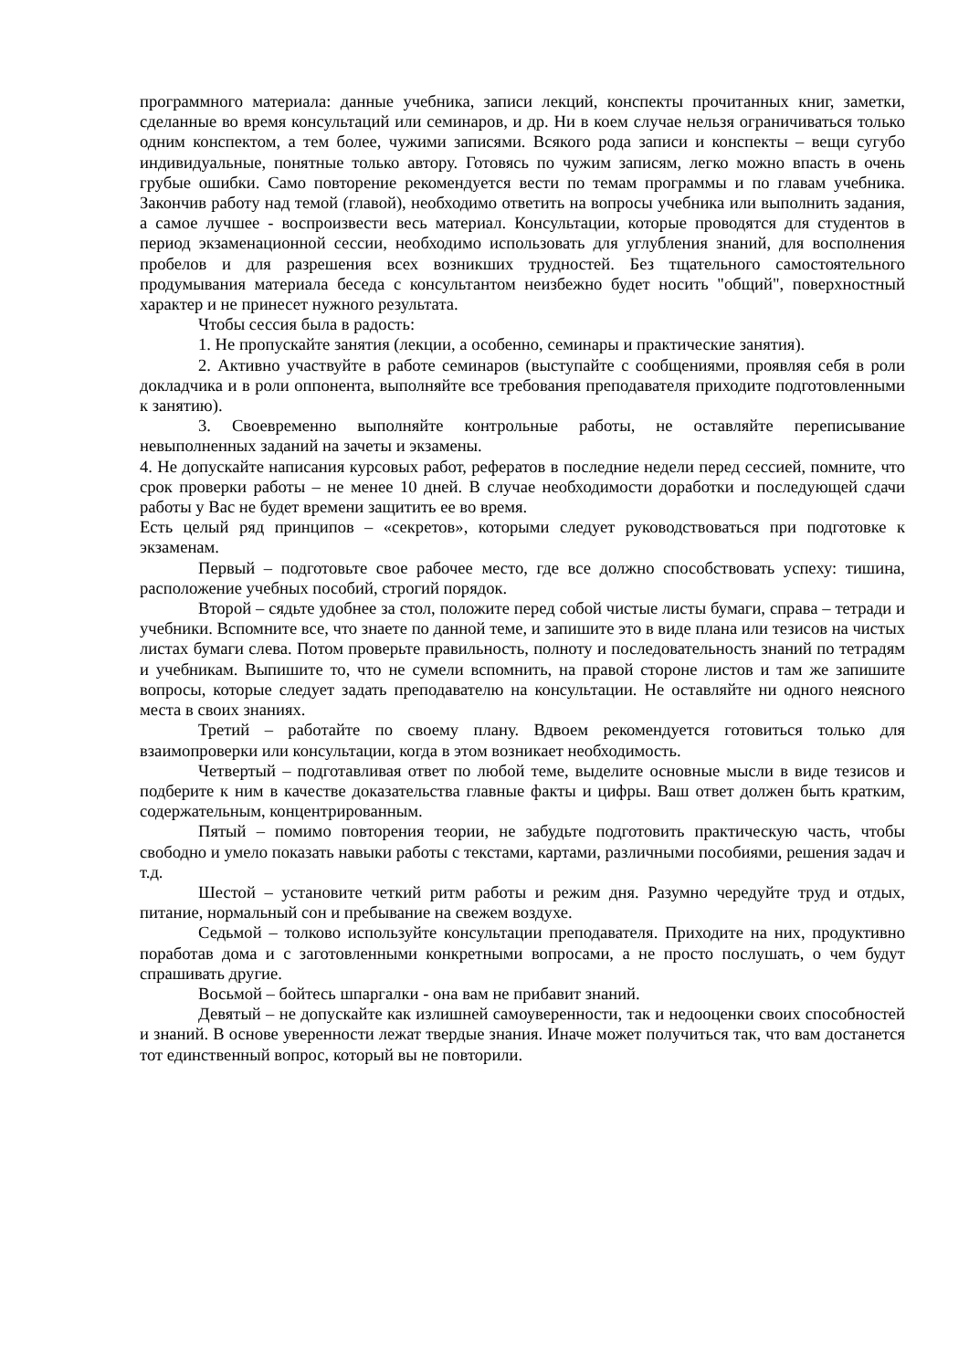программного материала: данные учебника, записи лекций, конспекты прочитанных книг, заметки, сделанные во время консультаций или семинаров, и др. Ни в коем случае нельзя ограничиваться только одним конспектом, а тем более, чужими записями. Всякого рода записи и конспекты – вещи сугубо индивидуальные, понятные только автору. Готовясь по чужим записям, легко можно впасть в очень грубые ошибки. Само повторение рекомендуется вести по темам программы и по главам учебника. Закончив работу над темой (главой), необходимо ответить на вопросы учебника или выполнить задания, а самое лучшее - воспроизвести весь материал. Консультации, которые проводятся для студентов в период экзаменационной сессии, необходимо использовать для углубления знаний, для восполнения пробелов и для разрешения всех возникших трудностей. Без тщательного самостоятельного продумывания материала беседа с консультантом неизбежно будет носить "общий", поверхностный характер и не принесет нужного результата.
Чтобы сессия была в радость:
1. Не пропускайте занятия (лекции, а особенно, семинары и практические занятия).
2. Активно участвуйте в работе семинаров (выступайте с сообщениями, проявляя себя в роли докладчика и в роли оппонента, выполняйте все требования преподавателя приходите подготовленными к занятию).
3. Своевременно выполняйте контрольные работы, не оставляйте переписывание невыполненных заданий на зачеты и экзамены.
4. Не допускайте написания курсовых работ, рефератов в последние недели перед сессией, помните, что срок проверки работы – не менее 10 дней. В случае необходимости доработки и последующей сдачи работы у Вас не будет времени защитить ее во время.
Есть целый ряд принципов – «секретов», которыми следует руководствоваться при подготовке к экзаменам.
Первый – подготовьте свое рабочее место, где все должно способствовать успеху: тишина, расположение учебных пособий, строгий порядок.
Второй – сядьте удобнее за стол, положите перед собой чистые листы бумаги, справа – тетради и учебники. Вспомните все, что знаете по данной теме, и запишите это в виде плана или тезисов на чистых листах бумаги слева. Потом проверьте правильность, полноту и последовательность знаний по тетрадям и учебникам. Выпишите то, что не сумели вспомнить, на правой стороне листов и там же запишите вопросы, которые следует задать преподавателю на консультации. Не оставляйте ни одного неясного места в своих знаниях.
Третий – работайте по своему плану. Вдвоем рекомендуется готовиться только для взаимопроверки или консультации, когда в этом возникает необходимость.
Четвертый – подготавливая ответ по любой теме, выделите основные мысли в виде тезисов и подберите к ним в качестве доказательства главные факты и цифры. Ваш ответ должен быть кратким, содержательным, концентрированным.
Пятый – помимо повторения теории, не забудьте подготовить практическую часть, чтобы свободно и умело показать навыки работы с текстами, картами, различными пособиями, решения задач и т.д.
Шестой – установите четкий ритм работы и режим дня. Разумно чередуйте труд и отдых, питание, нормальный сон и пребывание на свежем воздухе.
Седьмой – толково используйте консультации преподавателя. Приходите на них, продуктивно поработав дома и с заготовленными конкретными вопросами, а не просто послушать, о чем будут спрашивать другие.
Восьмой – бойтесь шпаргалки - она вам не прибавит знаний.
Девятый – не допускайте как излишней самоуверенности, так и недооценки своих способностей и знаний. В основе уверенности лежат твердые знания. Иначе может получиться так, что вам достанется тот единственный вопрос, который вы не повторили.